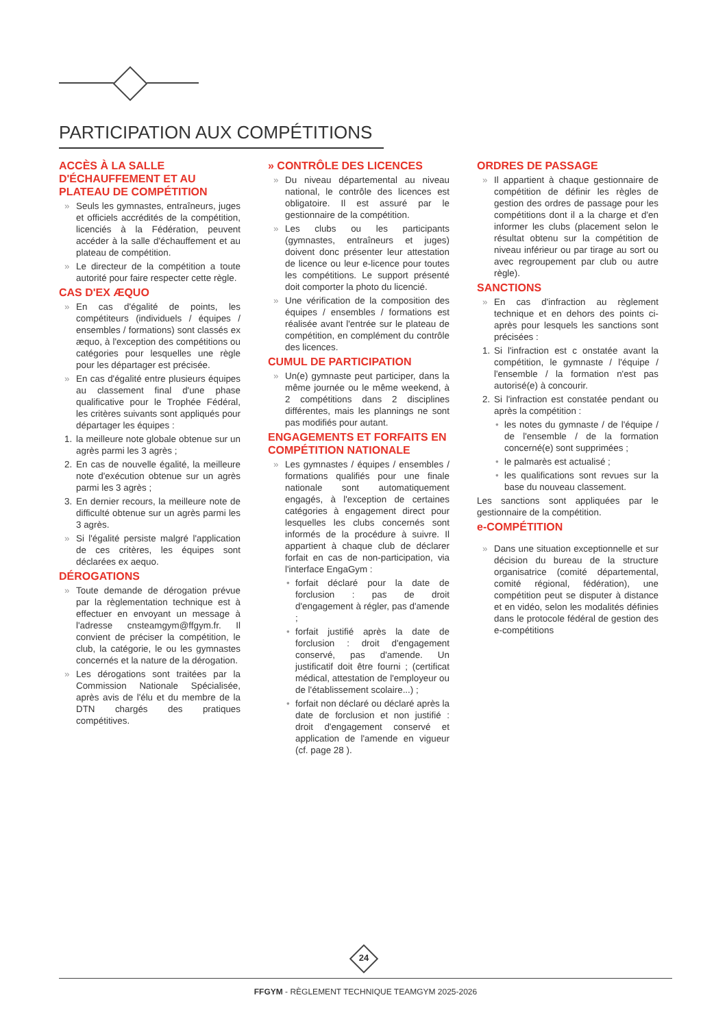PARTICIPATION AUX COMPÉTITIONS
ACCÈS À LA SALLE D'ÉCHAUFFEMENT ET AU PLATEAU DE COMPÉTITION
» Seuls les gymnastes, entraîneurs, juges et officiels accrédités de la compétition, licenciés à la Fédération, peuvent accéder à la salle d'échauffement et au plateau de compétition.
» Le directeur de la compétition a toute autorité pour faire respecter cette règle.
CAS D'EX ÆQUO
» En cas d'égalité de points, les compétiteurs (individuels / équipes / ensembles / formations) sont classés ex æquo, à l'exception des compétitions ou catégories pour lesquelles une règle pour les départager est précisée.
» En cas d'égalité entre plusieurs équipes au classement final d'une phase qualificative pour le Trophée Fédéral, les critères suivants sont appliqués pour départager les équipes :
1. la meilleure note globale obtenue sur un agrès parmi les 3 agrès ;
2. En cas de nouvelle égalité, la meilleure note d'exécution obtenue sur un agrès parmi les 3 agrès ;
3. En dernier recours, la meilleure note de difficulté obtenue sur un agrès parmi les 3 agrès.
» Si l'égalité persiste malgré l'application de ces critères, les équipes sont déclarées ex aequo.
DÉROGATIONS
» Toute demande de dérogation prévue par la règlementation technique est à effectuer en envoyant un message à l'adresse cnsteamgym@ffgym.fr. Il convient de préciser la compétition, le club, la catégorie, le ou les gymnastes concernés et la nature de la dérogation.
» Les dérogations sont traitées par la Commission Nationale Spécialisée, après avis de l'élu et du membre de la DTN chargés des pratiques compétitives.
» CONTRÔLE DES LICENCES
» Du niveau départemental au niveau national, le contrôle des licences est obligatoire. Il est assuré par le gestionnaire de la compétition.
» Les clubs ou les participants (gymnastes, entraîneurs et juges) doivent donc présenter leur attestation de licence ou leur e-licence pour toutes les compétitions. Le support présenté doit comporter la photo du licencié.
» Une vérification de la composition des équipes / ensembles / formations est réalisée avant l'entrée sur le plateau de compétition, en complément du contrôle des licences.
CUMUL DE PARTICIPATION
» Un(e) gymnaste peut participer, dans la même journée ou le même weekend, à 2 compétitions dans 2 disciplines différentes, mais les plannings ne sont pas modifiés pour autant.
ENGAGEMENTS ET FORFAITS EN COMPÉTITION NATIONALE
» Les gymnastes / équipes / ensembles / formations qualifiés pour une finale nationale sont automatiquement engagés, à l'exception de certaines catégories à engagement direct pour lesquelles les clubs concernés sont informés de la procédure à suivre. Il appartient à chaque club de déclarer forfait en cas de non-participation, via l'interface EngaGym :
• forfait déclaré pour la date de forclusion : pas de droit d'engagement à régler, pas d'amende ;
• forfait justifié après la date de forclusion : droit d'engagement conservé, pas d'amende. Un justificatif doit être fourni ; (certificat médical, attestation de l'employeur ou de l'établissement scolaire...) ;
• forfait non déclaré ou déclaré après la date de forclusion et non justifié : droit d'engagement conservé et application de l'amende en vigueur (cf. page 28 ).
ORDRES DE PASSAGE
» Il appartient à chaque gestionnaire de compétition de définir les règles de gestion des ordres de passage pour les compétitions dont il a la charge et d'en informer les clubs (placement selon le résultat obtenu sur la compétition de niveau inférieur ou par tirage au sort ou avec regroupement par club ou autre règle).
SANCTIONS
» En cas d'infraction au règlement technique et en dehors des points ci-après pour lesquels les sanctions sont précisées :
1. Si l'infraction est c onstatée avant la compétition, le gymnaste / l'équipe / l'ensemble / la formation n'est pas autorisé(e) à concourir.
2. Si l'infraction est constatée pendant ou après la compétition :
• les notes du gymnaste / de l'équipe / de l'ensemble / de la formation concerné(e) sont supprimées ;
• le palmarès est actualisé ;
• les qualifications sont revues sur la base du nouveau classement.
Les sanctions sont appliquées par le gestionnaire de la compétition.
e-COMPÉTITION
» Dans une situation exceptionnelle et sur décision du bureau de la structure organisatrice (comité départemental, comité régional, fédération), une compétition peut se disputer à distance et en vidéo, selon les modalités définies dans le protocole fédéral de gestion des e-compétitions
24
FFGYM - RÈGLEMENT TECHNIQUE TEAMGYM 2025-2026